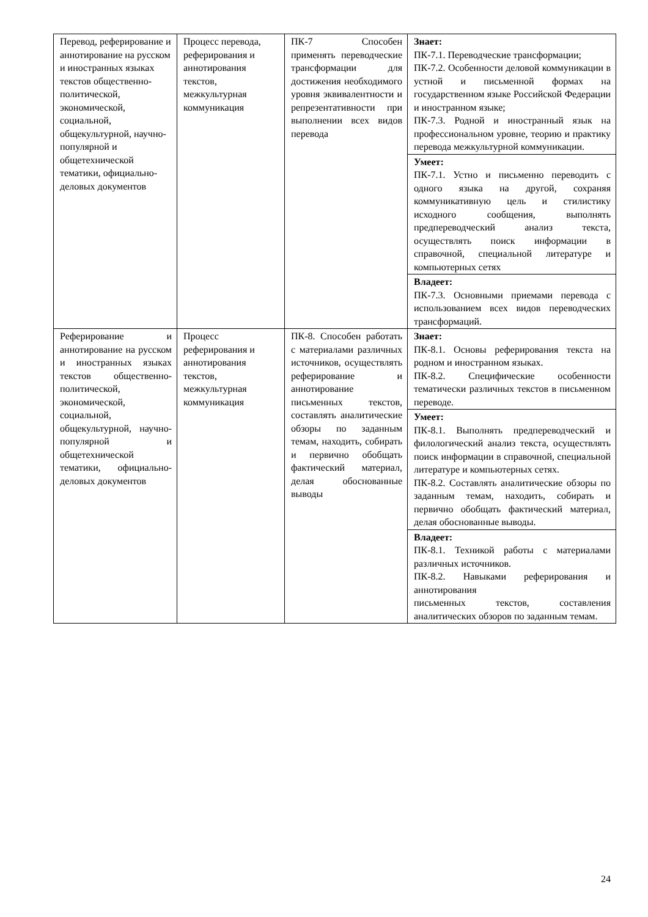| Перевод, реферирование и аннотирование на русском и иностранных языках текстов общественно-политической, экономической, социальной, общекультурной, научно-популярной и общетехнической тематики, официально-деловых документов | Процесс перевода, реферирования и аннотирования текстов, межкультурная коммуникация | ПК-7 Способен применять переводческие трансформации для достижения необходимого уровня эквивалентности и репрезентативности при выполнении всех видов перевода | Знает: ПК-7.1. Переводческие трансформации; ПК-7.2. Особенности деловой коммуникации в устной и письменной формах на государственном языке Российской Федерации и иностранном языке; ПК-7.3. Родной и иностранный язык на профессиональном уровне, теорию и практику перевода межкультурной коммуникации. |
| | | | Умеет: ПК-7.1. Устно и письменно переводить с одного языка на другой, сохраняя коммуникативную цель и стилистику исходного сообщения, выполнять предпереводческий анализ текста, осуществлять поиск информации в справочной, специальной литературе и компьютерных сетях |
| | | | Владеет: ПК-7.3. Основными приемами перевода с использованием всех видов переводческих трансформаций. |
| Реферирование и аннотирование на русском и иностранных языках текстов общественно-политической, экономической, социальной, общекультурной, научно-популярной и общетехнической тематики, официально-деловых документов | Процесс реферирования и аннотирования текстов, межкультурная коммуникация | ПК-8. Способен работать с материалами различных источников, осуществлять реферирование и аннотирование письменных текстов, составлять аналитические обзоры по заданным темам, находить, собирать и первично обобщать фактический материал, делая обоснованные выводы | Знает: ПК-8.1. Основы реферирования текста на родном и иностранном языках. ПК-8.2. Специфические особенности тематически различных текстов в письменном переводе. |
| | | | Умеет: ПК-8.1. Выполнять предпереводческий и филологический анализ текста, осуществлять поиск информации в справочной, специальной литературе и компьютерных сетях. ПК-8.2. Составлять аналитические обзоры по заданным темам, находить, собирать и первично обобщать фактический материал, делая обоснованные выводы. |
| | | | Владеет: ПК-8.1. Техникой работы с материалами различных источников. ПК-8.2. Навыками реферирования и аннотирования письменных текстов, составления аналитических обзоров по заданным темам. |
24